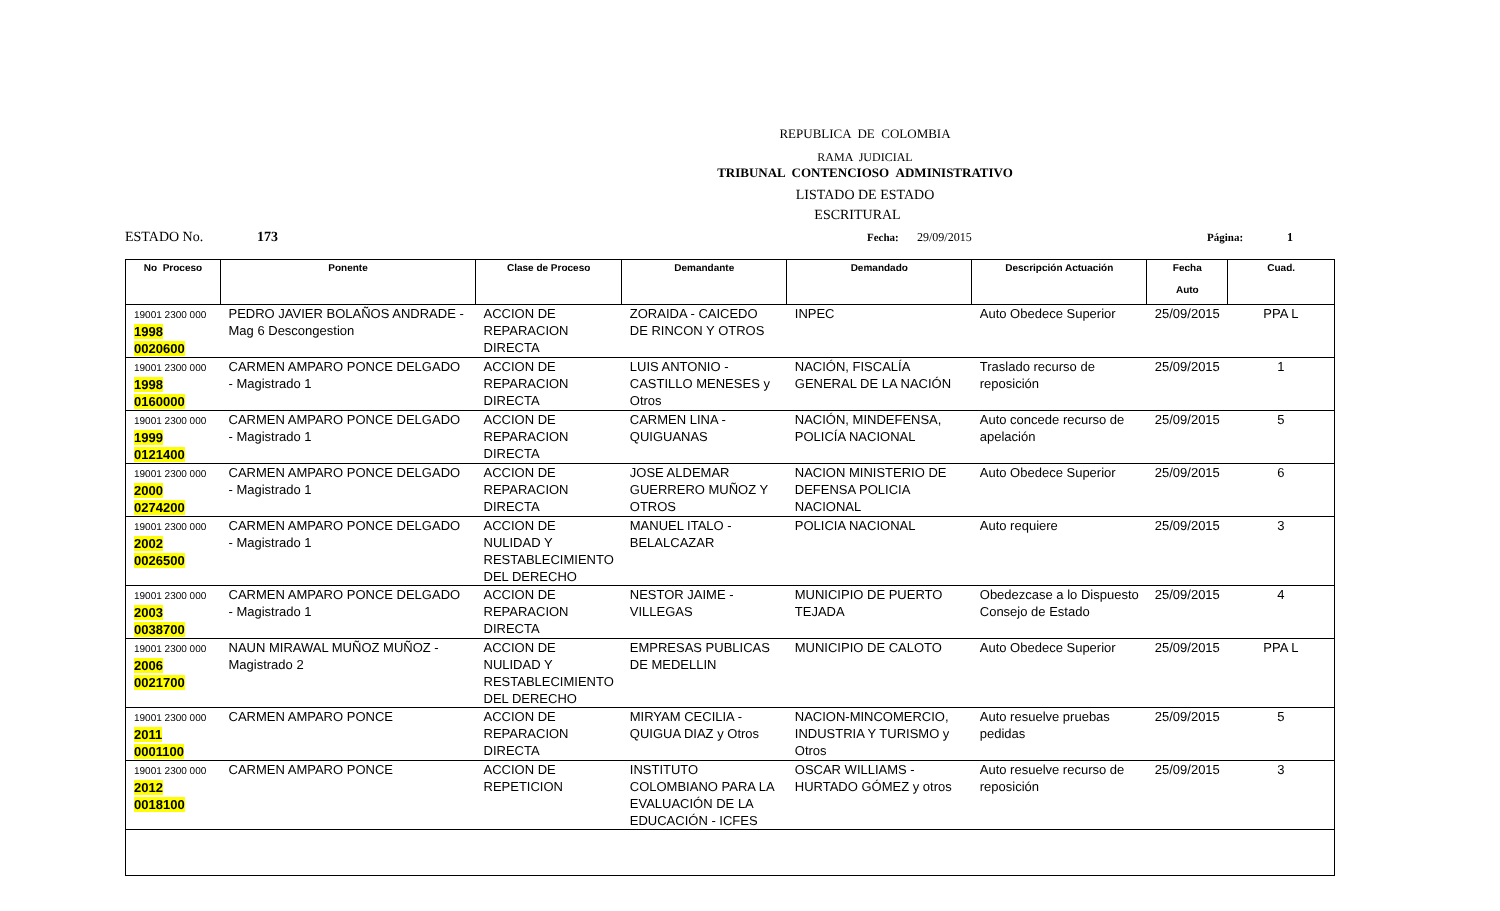REPUBLICA DE COLOMBIA
RAMA JUDICIAL
TRIBUNAL CONTENCIOSO ADMINISTRATIVO
LISTADO DE ESTADO
ESCRITURAL
ESTADO No. 173 Fecha: 29/09/2015 Página: 1
| No Proceso | Ponente | Clase de Proceso | Demandante | Demandado | Descripción Actuación | Fecha Auto | Cuad. |
| --- | --- | --- | --- | --- | --- | --- | --- |
| 19001 2300 000 1998 0020600 | PEDRO JAVIER BOLAÑOS ANDRADE - Mag 6 Descongestion | ACCION DE REPARACION DIRECTA | ZORAIDA - CAICEDO DE RINCON Y OTROS | INPEC | Auto Obedece Superior | 25/09/2015 | PPA L |
| 19001 2300 000 1998 0160000 | CARMEN AMPARO PONCE DELGADO - Magistrado 1 | ACCION DE REPARACION DIRECTA | LUIS ANTONIO - CASTILLO MENESES y Otros | NACIÓN, FISCALÍA GENERAL DE LA NACIÓN | Traslado recurso de reposición | 25/09/2015 | 1 |
| 19001 2300 000 1999 0121400 | CARMEN AMPARO PONCE DELGADO - Magistrado 1 | ACCION DE REPARACION DIRECTA | CARMEN LINA - QUIGUANAS | NACIÓN, MINDEFENSA, POLICÍA NACIONAL | Auto concede recurso de apelación | 25/09/2015 | 5 |
| 19001 2300 000 2000 0274200 | CARMEN AMPARO PONCE DELGADO - Magistrado 1 | ACCION DE REPARACION DIRECTA | JOSE ALDEMAR GUERRERO MUÑOZ Y OTROS | NACION MINISTERIO DE DEFENSA POLICIA NACIONAL | Auto Obedece Superior | 25/09/2015 | 6 |
| 19001 2300 000 2002 0026500 | CARMEN AMPARO PONCE DELGADO - Magistrado 1 | ACCION DE NULIDAD Y RESTABLECIMIENTO DEL DERECHO | MANUEL ITALO - BELALCAZAR | POLICIA NACIONAL | Auto requiere | 25/09/2015 | 3 |
| 19001 2300 000 2003 0038700 | CARMEN AMPARO PONCE DELGADO - Magistrado 1 | ACCION DE REPARACION DIRECTA | NESTOR JAIME - VILLEGAS | MUNICIPIO DE PUERTO TEJADA | Obedezcase a lo Dispuesto Consejo de Estado | 25/09/2015 | 4 |
| 19001 2300 000 2006 0021700 | NAUN MIRAWAL MUÑOZ MUÑOZ - Magistrado 2 | ACCION DE NULIDAD Y RESTABLECIMIENTO DEL DERECHO | EMPRESAS PUBLICAS DE MEDELLIN | MUNICIPIO DE CALOTO | Auto Obedece Superior | 25/09/2015 | PPA L |
| 19001 2300 000 2011 0001100 | CARMEN AMPARO PONCE | ACCION DE REPARACION DIRECTA | MIRYAM CECILIA - QUIGUA DIAZ y Otros | NACION-MINCOMERCIO, INDUSTRIA Y TURISMO y Otros | Auto resuelve pruebas pedidas | 25/09/2015 | 5 |
| 19001 2300 000 2012 0018100 | CARMEN AMPARO PONCE | ACCION DE REPETICION | INSTITUTO COLOMBIANO PARA LA EVALUACIÓN DE LA EDUCACIÓN - ICFES | OSCAR WILLIAMS - HURTADO GÓMEZ y otros | Auto resuelve recurso de reposición | 25/09/2015 | 3 |